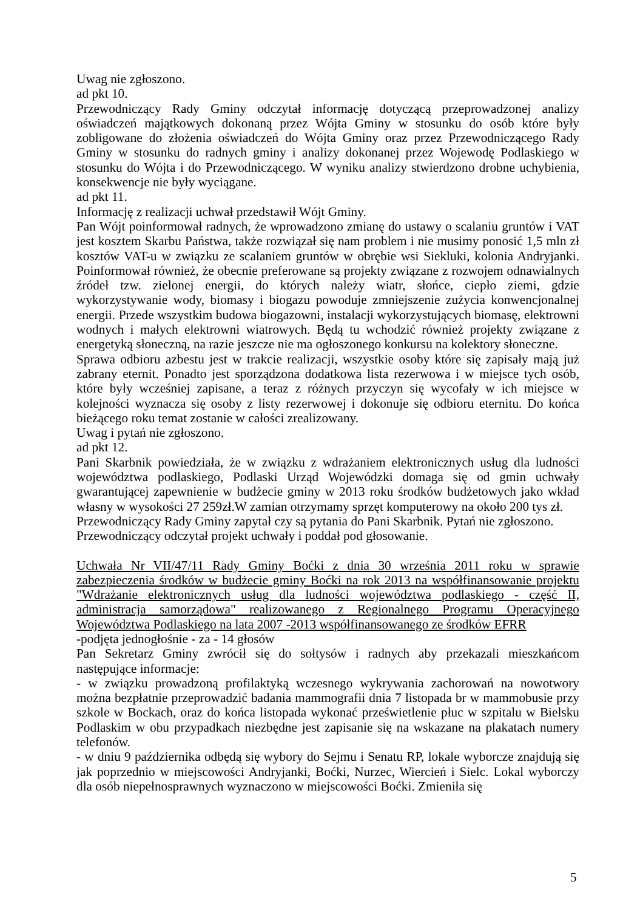Uwag nie zgłoszono.
ad pkt 10.
Przewodniczący Rady Gminy odczytał informację dotyczącą przeprowadzonej analizy oświadczeń majątkowych dokonaną przez Wójta Gminy w stosunku do osób które były zobligowane do złożenia oświadczeń do Wójta Gminy oraz przez Przewodniczącego Rady Gminy w stosunku do radnych gminy i analizy dokonanej przez Wojewodę Podlaskiego w stosunku do Wójta i do Przewodniczącego. W wyniku analizy stwierdzono drobne uchybienia, konsekwencje nie były wyciągane.
ad pkt 11.
Informację z realizacji uchwał przedstawił Wójt Gminy.
Pan Wójt poinformował radnych, że wprowadzono zmianę do ustawy o scalaniu gruntów i VAT jest kosztem Skarbu Państwa, także rozwiązał się nam problem i nie musimy ponosić 1,5 mln zł kosztów VAT-u w związku ze scalaniem gruntów w obrębie wsi Siekluki, kolonia Andryjanki. Poinformował również, że obecnie preferowane są projekty związane z rozwojem odnawialnych źródeł tzw. zielonej energii, do których należy wiatr, słońce, ciepło ziemi, gdzie wykorzystywanie wody, biomasy i biogazu powoduje zmniejszenie zużycia konwencjonalnej energii. Przede wszystkim budowa biogazowni, instalacji wykorzystujących biomasę, elektrowni wodnych i małych elektrowni wiatrowych. Będą tu wchodzić również projekty związane z energetyką słoneczną, na razie jeszcze nie ma ogłoszonego konkursu na kolektory słoneczne.
Sprawa odbioru azbestu jest w trakcie realizacji, wszystkie osoby które się zapisały mają już zabrany eternit. Ponadto jest sporządzona dodatkowa lista rezerwowa i w miejsce tych osób, które były wcześniej zapisane, a teraz z różnych przyczyn się wycofały w ich miejsce w kolejności wyznacza się osoby z listy rezerwowej i dokonuje się odbioru eternitu. Do końca bieżącego roku temat zostanie w całości zrealizowany.
Uwag i pytań nie zgłoszono.
ad pkt 12.
Pani Skarbnik powiedziała, że w związku z wdrażaniem elektronicznych usług dla ludności województwa podlaskiego, Podlaski Urząd Wojewódzki domaga się od gmin uchwały gwarantującej zapewnienie w budżecie gminy w 2013 roku środków budżetowych jako wkład własny w wysokości 27 259zł.W zamian otrzymamy sprzęt komputerowy na około 200 tys zł.
Przewodniczący Rady Gminy zapytał czy są pytania do Pani Skarbnik. Pytań nie zgłoszono.
Przewodniczący odczytał projekt uchwały i poddał pod głosowanie.
Uchwała Nr VII/47/11 Rady Gminy Boćki z dnia 30 września 2011 roku w sprawie zabezpieczenia środków w budżecie gminy Boćki na rok 2013 na współfinansowanie projektu "Wdrażanie elektronicznych usług dla ludności województwa podlaskiego - część II, administracja samorządowa" realizowanego z Regionalnego Programu Operacyjnego Województwa Podlaskiego na lata 2007 -2013 współfinansowanego ze środków EFRR
-podjęta jednogłośnie - za - 14 głosów
Pan Sekretarz Gminy zwrócił się do sołtysów i radnych aby przekazali mieszkańcom następujące informacje:
- w związku prowadzoną profilaktyką wczesnego wykrywania zachorowań na nowotwory można bezpłatnie przeprowadzić badania mammografii dnia 7 listopada br w mammobusie przy szkole w Bockach, oraz do końca listopada wykonać prześwietlenie płuc w szpitalu w Bielsku Podlaskim w obu przypadkach niezbędne jest zapisanie się na wskazane na plakatach numery telefonów.
- w dniu 9 października odbędą się wybory do Sejmu i Senatu RP, lokale wyborcze znajdują się jak poprzednio w miejscowości Andryjanki, Boćki, Nurzec, Wiercień i Sielc. Lokal wyborczy dla osób niepełnosprawnych wyznaczono w miejscowości Boćki. Zmieniła się
5